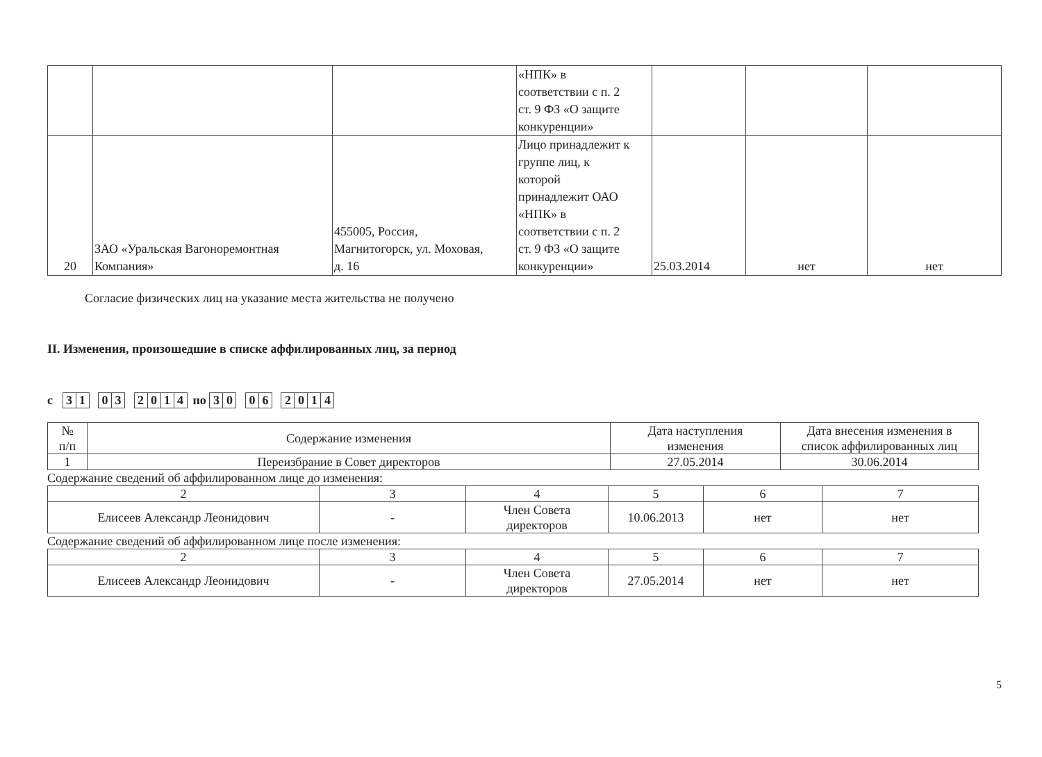| | | | «НПК» в соответствии с п. 2 ст. 9 ФЗ «О защите конкуренции» | | | |
| 20 | ЗАО «Уральская Вагоноремонтная Компания» | 455005, Россия, Магнитогорск, ул. Моховая, д. 16 | Лицо принадлежит к группе лиц, к которой принадлежит ОАО «НПК» в соответствии с п. 2 ст. 9 ФЗ «О защите конкуренции» | 25.03.2014 | нет | нет |
Согласие физических лиц на указание места жительства не получено
II. Изменения, произошедшие в списке аффилированных лиц, за период
с 31 03 2014 по 30 06 2014
| № п/п | Содержание изменения | Дата наступления изменения | Дата внесения изменения в список аффилированных лиц |
| 1 | Переизбрание в Совет директоров | 27.05.2014 | 30.06.2014 |
Содержание сведений об аффилированном лице до изменения:
| 2 | 3 | 4 | 5 | 6 | 7 |
| Елисеев Александр Леонидович | - | Член Совета директоров | 10.06.2013 | нет | нет |
Содержание сведений об аффилированном лице после изменения:
| 2 | 3 | 4 | 5 | 6 | 7 |
| Елисеев Александр Леонидович | - | Член Совета директоров | 27.05.2014 | нет | нет |
5